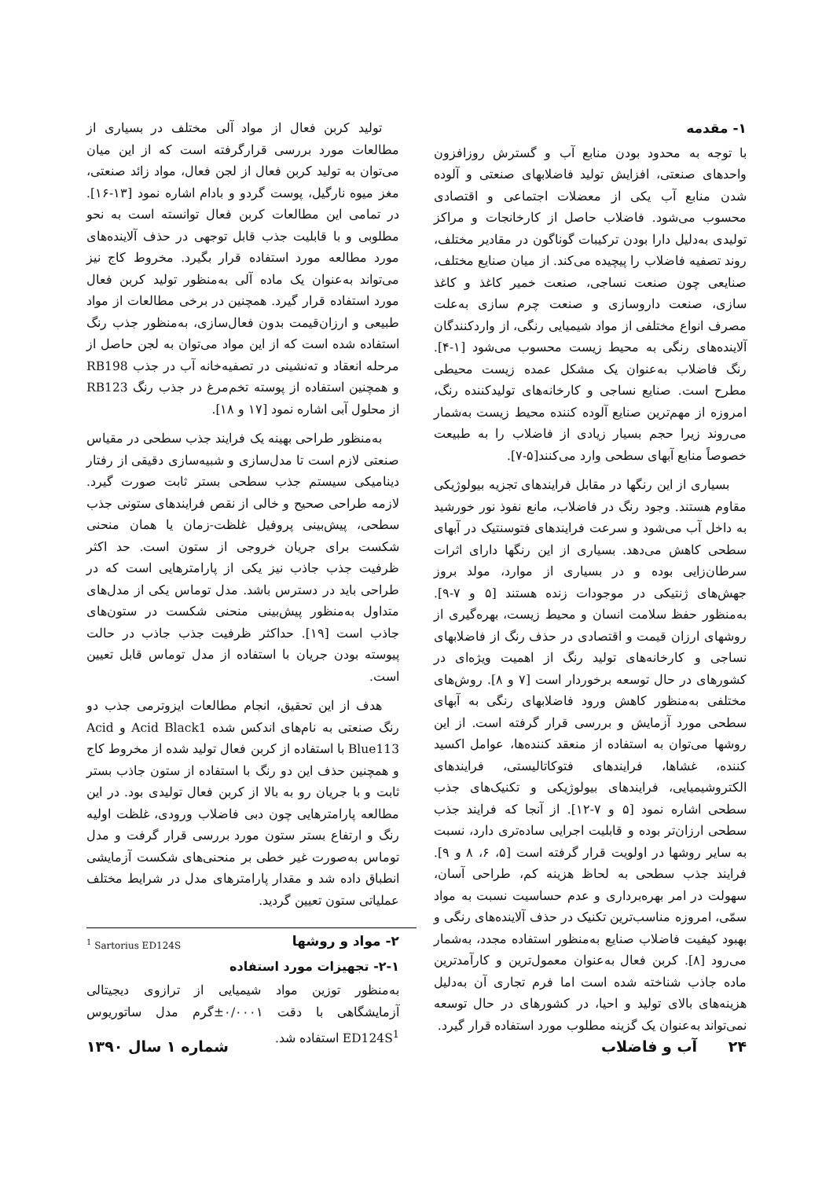۱- مقدمه
با توجه به محدود بودن منابع آب و گسترش روزافزون واحدهای صنعتی، افزایش تولید فاضلابهای صنعتی و آلوده شدن منابع آب یکی از معضلات اجتماعی و اقتصادی محسوب می‌شود. فاضلاب حاصل از کارخانجات و مراکز تولیدی به‌دلیل دارا بودن ترکیبات گوناگون در مقادیر مختلف، روند تصفیه فاضلاب را پیچیده می‌کند. از میان صنایع مختلف، صنایعی چون صنعت نساجی، صنعت خمیر کاغذ و کاغذ سازی، صنعت داروسازی و صنعت چرم سازی به‌علت مصرف انواع مختلفی از مواد شیمیایی رنگی، از واردکنندگان آلاینده‌های رنگی به محیط زیست محسوب می‌شود [۱-۴]. رنگ فاضلاب به‌عنوان یک مشکل عمده زیست محیطی مطرح است. صنایع نساجی و کارخانه‌های تولیدکننده رنگ، امروزه از مهم‌ترین صنایع آلوده کننده محیط زیست به‌شمار می‌روند زیرا حجم بسیار زیادی از فاضلاب را به طبیعت خصوصاً منابع آبهای سطحی وارد می‌کنند[۵-۷].
بسیاری از این رنگها در مقابل فرایندهای تجزیه بیولوژیکی مقاوم هستند. وجود رنگ در فاضلاب، مانع نفوذ نور خورشید به داخل آب می‌شود و سرعت فرایندهای فتوسنتیک در آبهای سطحی کاهش می‌دهد. بسیاری از این رنگها دارای اثرات سرطان‌زایی بوده و در بسیاری از موارد، مولد بروز جهش‌های ژنتیکی در موجودات زنده هستند [۵ و ۷-۹]. به‌منظور حفظ سلامت انسان و محیط زیست، بهره‌گیری از روشهای ارزان قیمت و اقتصادی در حذف رنگ از فاضلابهای نساجی و کارخانه‌های تولید رنگ از اهمیت ویژه‌ای در کشورهای در حال توسعه برخوردار است [۷ و ۸]. روش‌های مختلفی به‌منظور کاهش ورود فاضلابهای رنگی به آبهای سطحی مورد آزمایش و بررسی قرار گرفته است. از این روشها می‌توان به استفاده از منعقد کننده‌ها، عوامل اکسید کننده، غشاها، فرایندهای فتوکاتالیستی، فرایندهای الکتروشیمیایی، فرایندهای بیولوژیکی و تکنیک‌های جذب سطحی اشاره نمود [۵ و ۷-۱۲]. از آنجا که فرایند جذب سطحی ارزان‌تر بوده و قابلیت اجرایی ساده‌تری دارد، نسبت به سایر روشها در اولویت قرار گرفته است [۵، ۶، ۸ و ۹]. فرایند جذب سطحی به لحاظ هزینه کم، طراحی آسان، سهولت در امر بهره‌برداری و عدم حساسیت نسبت به مواد سمّی، امروزه مناسب‌ترین تکنیک در حذف آلاینده‌های رنگی و بهبود کیفیت فاضلاب صنایع به‌منظور استفاده مجدد، به‌شمار می‌رود [۸]. کربن فعال به‌عنوان معمول‌ترین و کارآمدترین ماده جاذب شناخته شده است اما فرم تجاری آن به‌دلیل هزینه‌های بالای تولید و احیا، در کشورهای در حال توسعه نمی‌تواند به‌عنوان یک گزینه مطلوب مورد استفاده قرار گیرد.
تولید کربن فعال از مواد آلی مختلف در بسیاری از مطالعات مورد بررسی قرارگرفته است که از این میان می‌توان به تولید کربن فعال از لجن فعال، مواد زائد صنعتی، مغز میوه نارگیل، پوست گردو و بادام اشاره نمود [۱۳-۱۶]. در تمامی این مطالعات کربن فعال توانسته است به نحو مطلوبی و با قابلیت جذب قابل توجهی در حذف آلاینده‌های مورد مطالعه مورد استفاده قرار بگیرد. مخروط کاج نیز می‌تواند به‌عنوان یک ماده آلی به‌منظور تولید کربن فعال مورد استفاده قرار گیرد. همچنین در برخی مطالعات از مواد طبیعی و ارزان‌قیمت بدون فعال‌سازی، به‌منظور جذب رنگ استفاده شده است که از این مواد می‌توان به لجن حاصل از مرحله انعقاد و ته‌نشینی در تصفیه‌خانه آب در جذب RB198 و همچنین استفاده از پوسته تخم‌مرغ در جذب رنگ RB123 از محلول آبی اشاره نمود [۱۷ و ۱۸].
به‌منظور طراحی بهینه یک فرایند جذب سطحی در مقیاس صنعتی لازم است تا مدل‌سازی و شبیه‌سازی دقیقی از رفتار دینامیکی سیستم جذب سطحی بستر ثابت صورت گیرد. لازمه طراحی صحیح و خالی از نقص فرایندهای ستونی جذب سطحی، پیش‌بینی پروفیل غلظت-زمان یا همان منحنی شکست برای جریان خروجی از ستون است. حد اکثر ظرفیت جذب جاذب نیز یکی از پارامترهایی است که در طراحی باید در دسترس باشد. مدل توماس یکی از مدل‌های متداول به‌منظور پیش‌بینی منحنی شکست در ستون‌های جاذب است [۱۹]. حداکثر ظرفیت جذب جاذب در حالت پیوسته بودن جریان با استفاده از مدل توماس قابل تعیین است.
هدف از این تحقیق، انجام مطالعات ایزوترمی جذب دو رنگ صنعتی به نام‌های اندکس شده Acid Black1 و Acid Blue113 با استفاده از کربن فعال تولید شده از مخروط کاج و همچنین حذف این دو رنگ با استفاده از ستون جاذب بستر ثابت و با جریان رو به بالا از کربن فعال تولیدی بود. در این مطالعه پارامترهایی چون دبی فاضلاب ورودی، غلظت اولیه رنگ و ارتفاع بستر ستون مورد بررسی قرار گرفت و مدل توماس به‌صورت غیر خطی بر منحنی‌های شکست آزمایشی انطباق داده شد و مقدار پارامترهای مدل در شرایط مختلف عملیاتی ستون تعیین گردید.
۲- مواد و روشها
۲-۱- تجهیزات مورد استفاده
به‌منظور توزین مواد شیمیایی از ترازوی دیجیتالی آزمایشگاهی با دقت ۰/۰۰۰۱±گرم مدل ساتوریوس ED124S<sup>1</sup> استفاده شد.
<sup>1</sup> Sartorius ED124S
۲۴ آب و فاضلاب شماره ۱ سال ۱۳۹۰